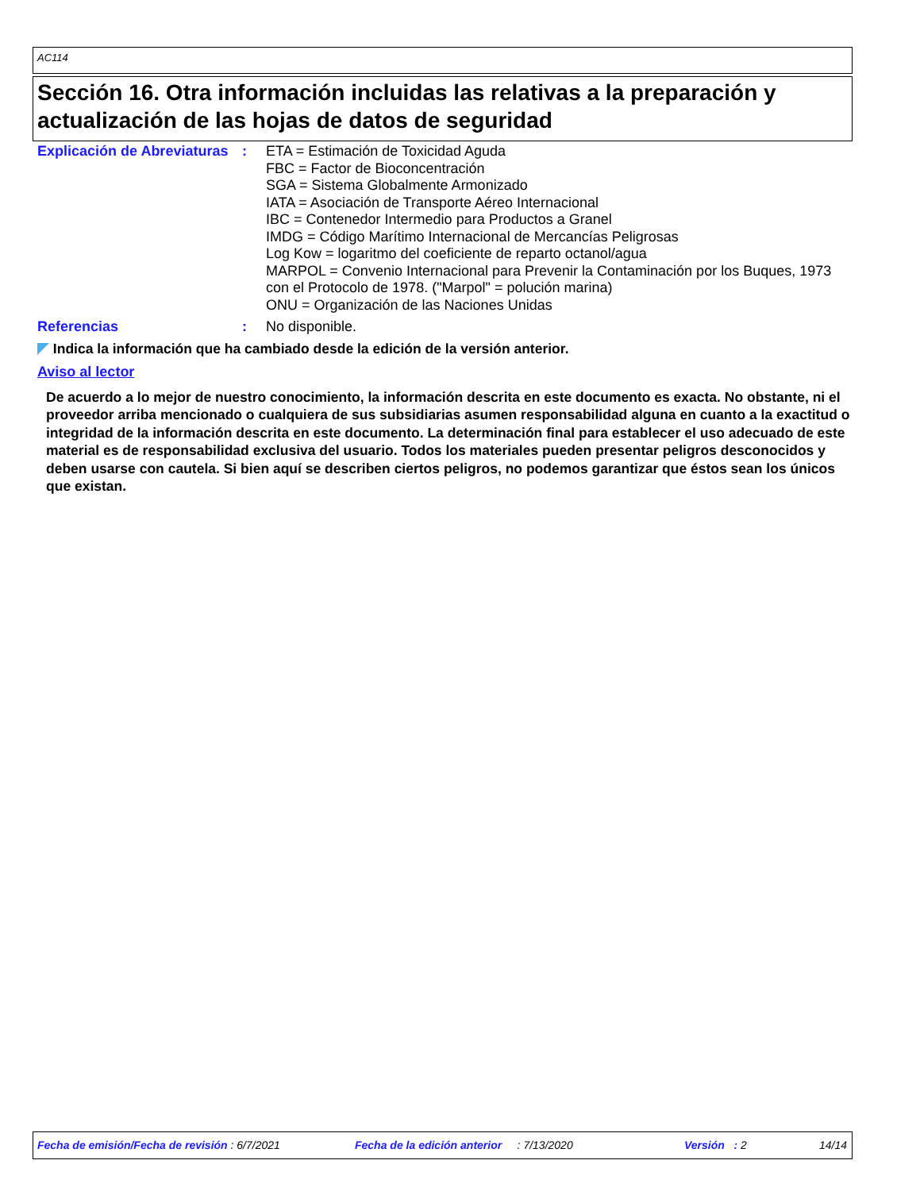AC114
Sección 16. Otra información incluidas las relativas a la preparación y actualización de las hojas de datos de seguridad
Explicación de Abreviaturas
: ETA = Estimación de Toxicidad Aguda
FBC = Factor de Bioconcentración
SGA = Sistema Globalmente Armonizado
IATA = Asociación de Transporte Aéreo Internacional
IBC = Contenedor Intermedio para Productos a Granel
IMDG = Código Marítimo Internacional de Mercancías Peligrosas
Log Kow = logaritmo del coeficiente de reparto octanol/agua
MARPOL = Convenio Internacional para Prevenir la Contaminación por los Buques, 1973 con el Protocolo de 1978. ("Marpol" = polución marina)
ONU = Organización de las Naciones Unidas
Referencias : No disponible.
Indica la información que ha cambiado desde la edición de la versión anterior.
Aviso al lector
De acuerdo a lo mejor de nuestro conocimiento, la información descrita en este documento es exacta. No obstante, ni el proveedor arriba mencionado o cualquiera de sus subsidiarias asumen responsabilidad alguna en cuanto a la exactitud o integridad de la información descrita en este documento. La determinación final para establecer el uso adecuado de este material es de responsabilidad exclusiva del usuario. Todos los materiales pueden presentar peligros desconocidos y deben usarse con cautela. Si bien aquí se describen ciertos peligros, no podemos garantizar que éstos sean los únicos que existan.
Fecha de emisión/Fecha de revisión : 6/7/2021 Fecha de la edición anterior : 7/13/2020 Versión : 2 14/14